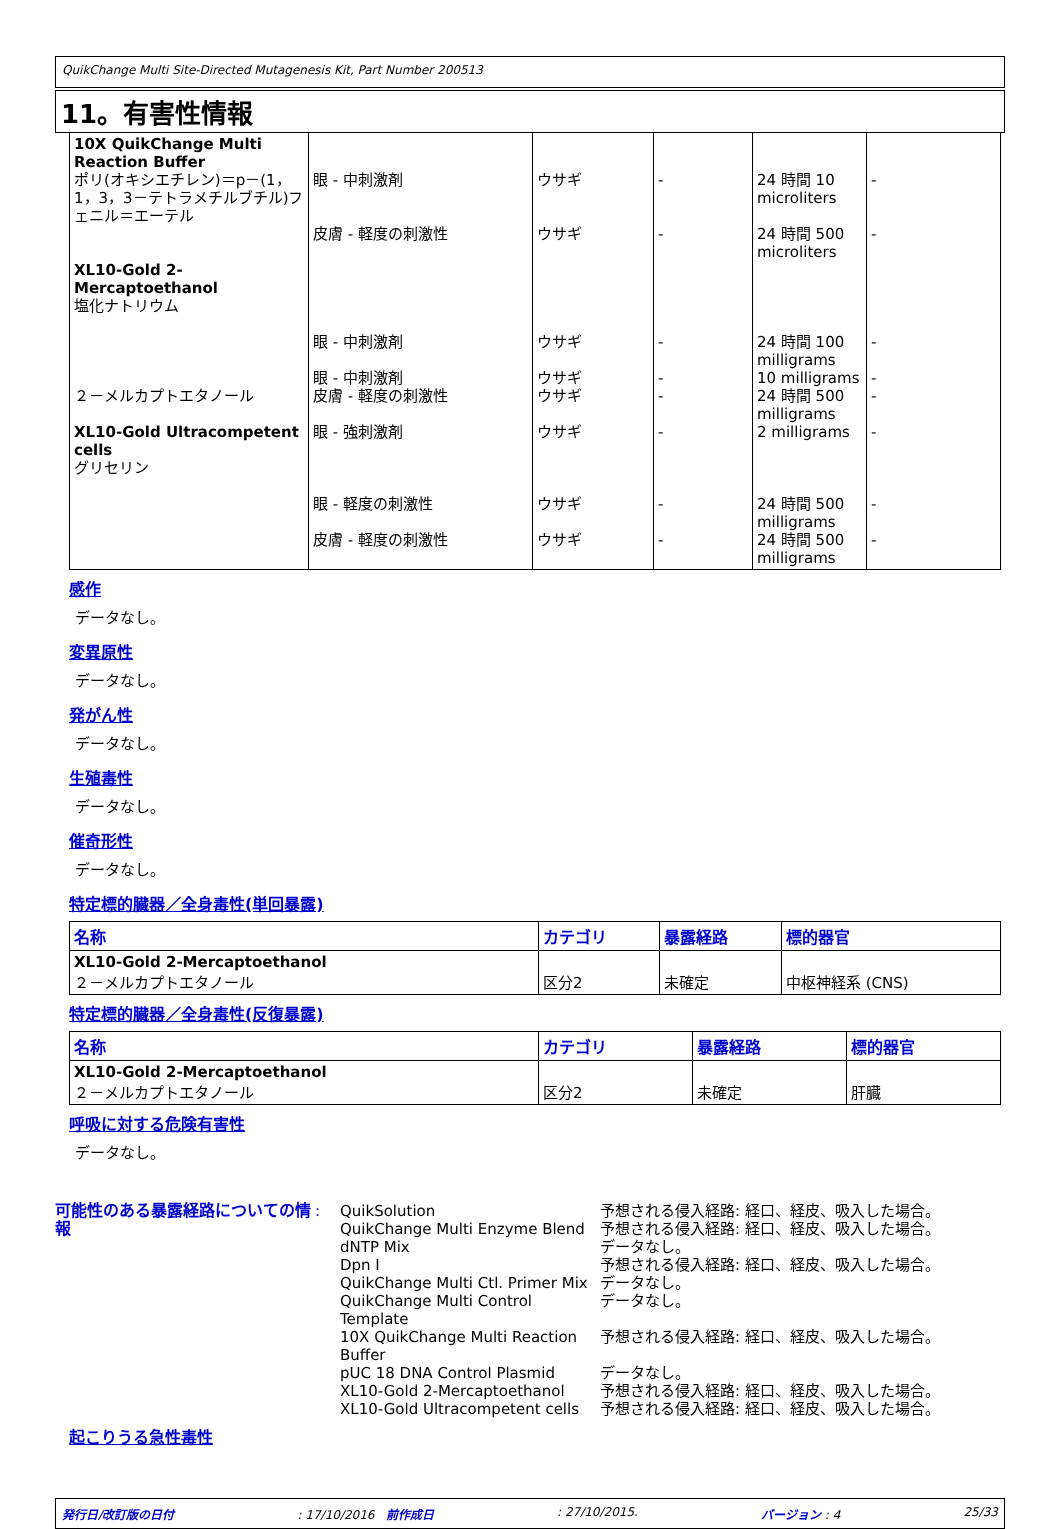QuikChange Multi Site-Directed Mutagenesis Kit, Part Number 200513
11。有害性情報
| 10X QuikChange Multi Reaction Buffer ポリ(オキシエチレン)＝p－(1，1，3，3－テトラメチルブチル)フェニル＝エーテル XL10-Gold 2-Mercaptoethanol 塩化ナトリウム ２－メルカプトエタノール XL10-Gold Ultracompetent cells グリセリン | 眼 - 中刺激剤 皮膚 - 軽度の刺激性 眼 - 中刺激剤 眼 - 中刺激剤 皮膚 - 軽度の刺激性 眼 - 強刺激剤 眼 - 軽度の刺激性 皮膚 - 軽度の刺激性 | ウサギ ウサギ ウサギ ウサギ ウサギ ウサギ ウサギ ウサギ | - - - - - - - - | 24 時間 10 microliters 24 時間 500 microliters 24 時間 100 milligrams 10 milligrams 24 時間 500 milligrams 2 milligrams 24 時間 500 milligrams 24 時間 500 milligrams | - - - - - - - - |
感作
データなし。
変異原性
データなし。
発がん性
データなし。
生殖毒性
データなし。
催奇形性
データなし。
特定標的臓器／全身毒性(単回暴露)
| 名称 | カテゴリ | 暴露経路 | 標的器官 |
| --- | --- | --- | --- |
| XL10-Gold 2-Mercaptoethanol ２－メルカプトエタノール | 区分2 | 未確定 | 中枢神経系 (CNS) |
特定標的臓器／全身毒性(反復暴露)
| 名称 | カテゴリ | 暴露経路 | 標的器官 |
| --- | --- | --- | --- |
| XL10-Gold 2-Mercaptoethanol ２－メルカプトエタノール | 区分2 | 未確定 | 肝臓 |
呼吸に対する危険有害性
データなし。
可能性のある暴露経路についての情報
: QuikSolution
QuikChange Multi Enzyme Blend
dNTP Mix
Dpn I
QuikChange Multi Ctl. Primer Mix
QuikChange Multi Control Template
10X QuikChange Multi Reaction Buffer
pUC 18 DNA Control Plasmid
XL10-Gold 2-Mercaptoethanol
XL10-Gold Ultracompetent cells
予想される侵入経路: 経口、経皮、吸入した場合。
予想される侵入経路: 経口、経皮、吸入した場合。
データなし。
予想される侵入経路: 経口、経皮、吸入した場合。
データなし。
データなし。
予想される侵入経路: 経口、経皮、吸入した場合。
データなし。
予想される侵入経路: 経口、経皮、吸入した場合。
予想される侵入経路: 経口、経皮、吸入した場合。
起こりうる急性毒性
発行日/改訂版の日付: 17/10/2016 前作成日: 27/10/2015. バージョン : 4 25/33